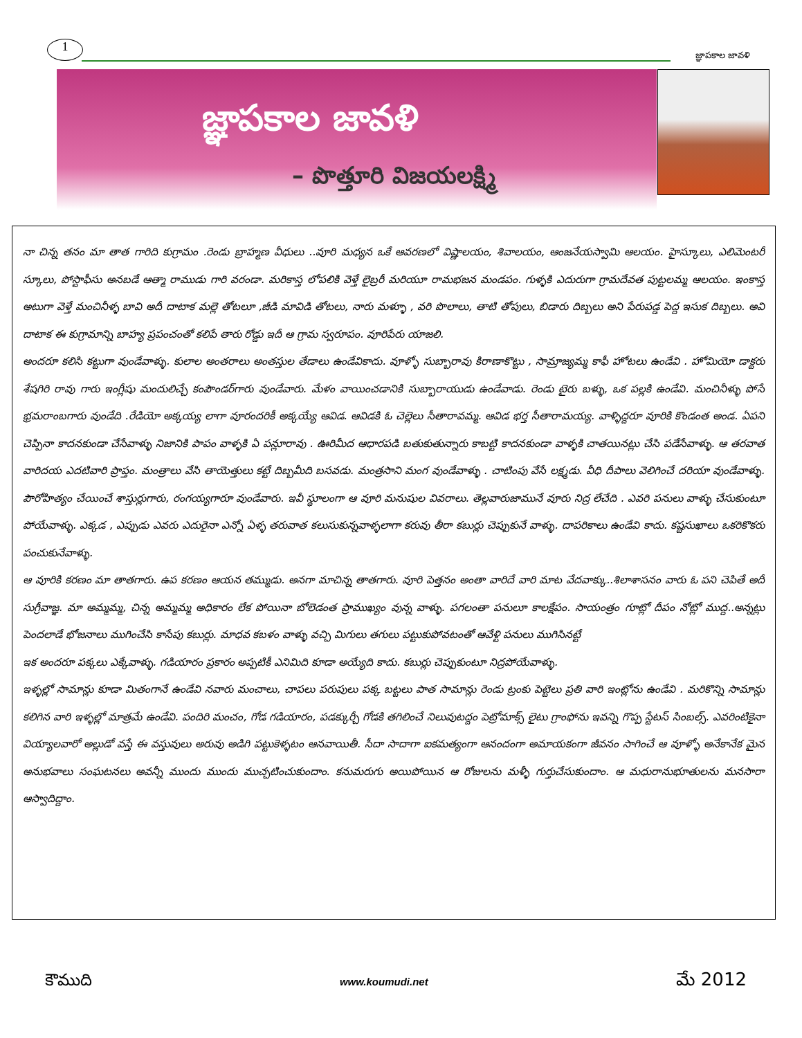1
జ్ఞాపకాల జావళి
జ్ఞాపకాల జావళి
– పొత్తూరి విజయలక్ష్మి
నా చిన్న తనం మా తాత గారిది కుగ్రామం .రెండు బ్రాహ్మణ వీధులు ..వూరి మధ్యన ఒకే ఆవరణలో విష్ణాలయం, శివాలయం, ఆంజనేయస్వామి ఆలయం. హైస్కూలు, ఎలిమెంటరీ స్కూలు, పోస్టాఫీసు అనబడే ఆత్మా రాముడు గారి వరండా. మరికాస్త లోపలికి వెళ్తే లైబ్రరీ మరియూ రామభజన మండపం. గుళ్ళకి ఎదురుగా గ్రామదేవత పుట్టలమ్మ ఆలయం. ఇంకాస్త అటుగా వెళ్తే మంచినీళ్ళ బావి అదీ దాటాక మల్లె తోటలూ ,జీడి మావిడి తోటలు, నారు మళ్ళూ , వరి పొలాలు, తాటి తోపులు, బిడారు దిబ్బలు అని పేరుపడ్డ పెద్ద ఇసుక దిబ్బలు. అవి దాటాక ఈ కుగ్రామాన్ని బాహ్య ప్రపంచంతో కలిపే తారు రోడ్డు ఇదీ ఆ గ్రామ స్వరూపం. వూరిపేరు యాజలి.
అందరూ కలిసి కట్టుగా వుండేవాళ్ళు. కులాల అంతరాలు అంతస్తుల తేడాలు ఉండేవికాదు. వూళ్ళో సుబ్బారావు కిరాణాకొట్టు , సామ్రాజ్యమ్మ కాఫీ హోటలు ఉండేవి . హోమియో డాక్టరు శేషగిరి రావు గారు ఇంగ్లీషు మందులిచ్చే కంపౌండర్‌గారు వుండేవారు. మేళం వాయించడానికి సుబ్బారాయుడు ఉండేవాడు. రెండు టైరు బళ్ళు, ఒక పల్లకి ఉండేవి. మంచినీళ్ళు పోసే భ్రమరాంబగారు వుండేది .రేడియో అక్కయ్య లాగా వూరందరికీ అక్కయ్యే ఆవిడ. ఆవిడకి ఓ చెల్లెలు సీతారావమ్మ. ఆవిడ భర్త సీతారామయ్య. వాళ్ళిద్దరూ వూరికి కొండంత అండ. ఏపని చెప్పినా కాదనకుండా చేసేవాళ్ళు నిజానికి పాపం వాళ్ళకి ఏ పన్లూరావు . ఊరిమీద ఆధారపడి బతుకుతున్నారు కాబట్టి కాదనకుండా వాళ్ళకి చాతయినట్లు చేసి పడేసేవాళ్ళు. ఆ తరవాత వారిదయ ఎదటివారి ప్రాప్తం. మంత్రాలు వేసి తాయెత్తులు కట్టే దిబ్బమీది బసవడు. మంత్రసాని మంగ వుండేవాళ్ళు . చాటింపు వేసే లక్ష్మడు. వీధి దీపాలు వెలిగించే దరియా వుండేవాళ్ళు. పౌరోహిత్యం చేయించే శాస్తుర్లుగారు, రంగయ్యగారూ వుండేవారు. ఇవీ స్థూలంగా ఆ వూరి మనుషుల వివరాలు. తెల్లవారుజామునే వూరు నిద్ర లేచేది . ఎవరి పనులు వాళ్ళు చేసుకుంటూ పోయేవాళ్ళు. ఎక్కడ , ఎప్పుడు ఎవరు ఎదురైనా ఎన్నో ఏళ్ళ తరువాత కలుసుకున్నవాళ్ళలాగా కరువు తీరా కబుర్లు చెప్పుకునే వాళ్ళు. దాపరికాలు ఉండేవి కాదు. కష్టసుఖాలు ఒకరికొకరు పంచుకునేవాళ్ళు.
ఆ వూరికి కరణం మా తాతగారు. ఉప కరణం ఆయన తమ్ముడు. అనగా మాచిన్న తాతగారు. వూరి పెత్తనం అంతా వారిదే వారి మాట వేదవాక్కు..శిలాశాసనం వారు ఓ పని చెపితే అదీ సుగ్రీవాజ్ఞ. మా అమ్మమ్మ, చిన్న అమ్మమ్మ అధికారం లేక పోయినా బోలెడంత ప్రాముఖ్యం వున్న వాళ్ళు. పగలంతా పనులూ కాలక్షేపం. సాయంత్రం గూట్లో దీపం నోట్లో ముద్ద..అన్నట్లు పెందలాడే భోజనాలు ముగించేసి కాసేపు కబుర్లు. మాధవ కబళం వాళ్ళు వచ్చి మిగులు తగులు పట్టుకుపోవటంతో ఆవేళ్టి పనులు ముగిసినట్టే
ఇక అందరూ పక్కలు ఎక్కేవాళ్ళు. గడియారం ప్రకారం అప్పటికీ ఎనిమిది కూడా అయ్యేది కాదు. కబుర్లు చెప్పుకుంటూ నిద్రపోయేవాళ్ళు.
ఇళ్ళల్లో సామాన్లు కూడా మితంగానే ఉండేవి నవారు మంచాలు, చాపలు పరుపులు పక్క బట్టలు పాత సామాన్లు రెండు ట్రంకు పెట్టెలు ప్రతి వారి ఇంట్లోను ఉండేవి . మరికొన్ని సామాన్లు కలిగిన వారి ఇళ్ళల్లో మాత్రమే ఉండేవి. పందిరి మంచం, గోడ గడియారం, పడక్కుర్చీ గోడకి తగిలించే నిలువుటద్దం పెట్రోమాక్స్ లైటు గ్రాంఫోను ఇవన్ని గొప్ప స్టేటస్ సింబల్స్. ఎవరింటికైనా వియ్యాలవారో అల్లుడో వస్తే ఈ వస్తువులు అరువు అడిగి పట్టుకెళ్ళటం ఆనవాయితీ. సీదా సాదాగా ఐకమత్యంగా ఆనందంగా అమాయకంగా జీవనం సాగించే ఆ వూళ్ళో అనేకానేక మైన అనుభవాలు సంఘటనలు అవన్నీ ముందు ముందు ముచ్చటించుకుందాం. కనుమరుగు అయిపోయిన ఆ రోజులను మళ్ళీ గుర్తుచేసుకుందాం. ఆ మధురానుభూతులను మనసారా ఆస్వాదిద్దాం.
కౌముది www.koumudi.net మే 2012